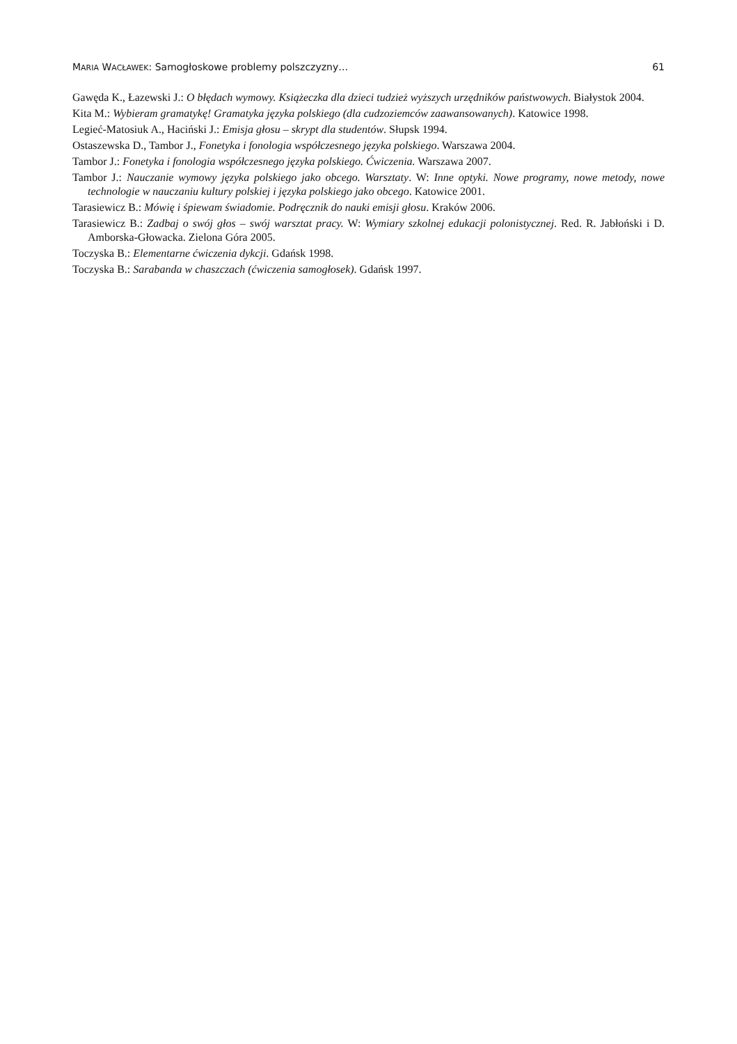MARIA WACŁAWEK: Samogłoskowe problemy polszczyzny… 61
Gawęda K., Łazewski J.: O błędach wymowy. Książeczka dla dzieci tudzież wyższych urzędników państwowych. Białystok 2004.
Kita M.: Wybieram gramatykę! Gramatyka języka polskiego (dla cudzoziemców zaawansowanych). Katowice 1998.
Legieć-Matosiuk A., Haciński J.: Emisja głosu – skrypt dla studentów. Słupsk 1994.
Ostaszewska D., Tambor J., Fonetyka i fonologia współczesnego języka polskiego. Warszawa 2004.
Tambor J.: Fonetyka i fonologia współczesnego języka polskiego. Ćwiczenia. Warszawa 2007.
Tambor J.: Nauczanie wymowy języka polskiego jako obcego. Warsztaty. W: Inne optyki. Nowe programy, nowe metody, nowe technologie w nauczaniu kultury polskiej i języka polskiego jako obcego. Katowice 2001.
Tarasiewicz B.: Mówię i śpiewam świadomie. Podręcznik do nauki emisji głosu. Kraków 2006.
Tarasiewicz B.: Zadbaj o swój głos – swój warsztat pracy. W: Wymiary szkolnej edukacji polonistycznej. Red. R. Jabłoński i D. Amborska-Głowacka. Zielona Góra 2005.
Toczyska B.: Elementarne ćwiczenia dykcji. Gdańsk 1998.
Toczyska B.: Sarabanda w chaszczach (ćwiczenia samogłosek). Gdańsk 1997.